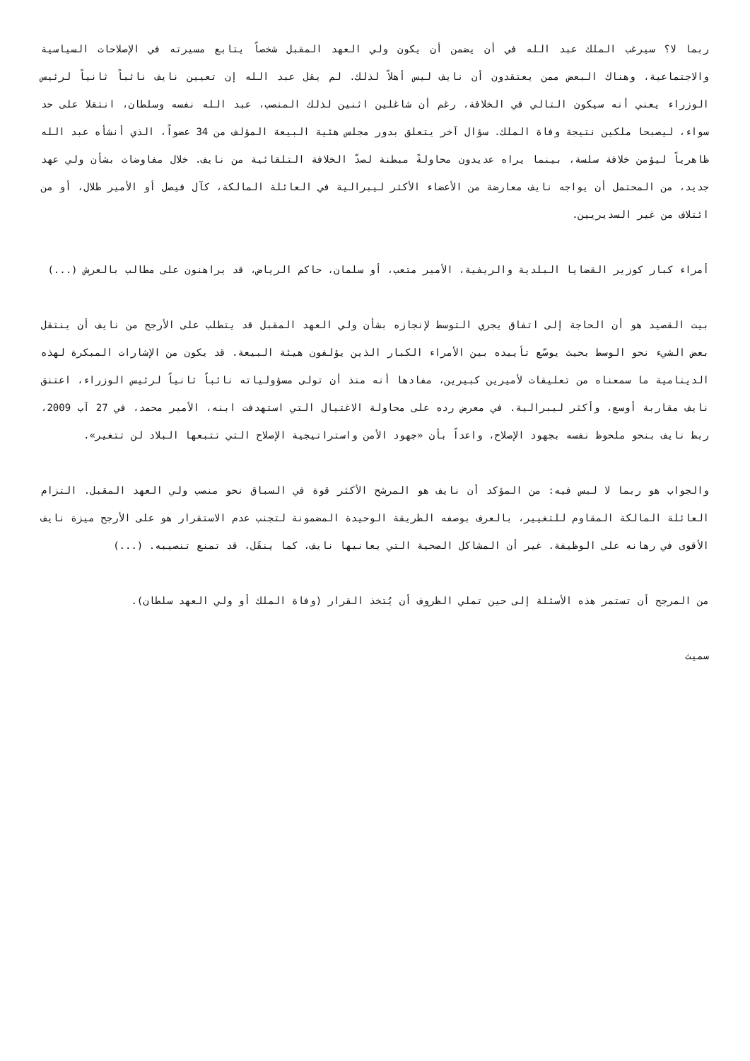ربما لا؟ سيرغب الملك عبد الله في أن يضمن أن يكون ولي العهد المقبل شخصاً يتابع مسيرته في الإصلاحات السياسية والاجتماعية، وهناك البعض ممن يعتقدون أن نايف ليس أهلاً لذلك. لم يقل عبد الله إن تعيين نايف نائباً ثانياً لرئيس الوزراء يعني أنه سيكون التالي في الخلافة، رغم أن شاغلين اثنين لذلك المنصب، عبد الله نفسه وسلطان، انتقلا على حد سواء، ليصبحا ملكين نتيجة وفاة الملك. سؤال آخر يتعلق بدور مجلس هئية البيعة المؤلف من 34 عضواً، الذي أنشأه عبد الله ظاهرياً ليؤمن خلافة سلسة، بينما يراه عديدون محاولةً مبطنة لصدّ الخلافة التلقائية من نايف. خلال مفاوضات بشأن ولي عهد جديد، من المحتمل أن يواجه نايف معارضة من الأعضاء الأكثر ليبرالية في العائلة المالكة، كآل فيصل أو الأمير طلال، أو من ائتلاف من غير السديريين.
أمراء كبار كوزير القضايا البلدية والريفية، الأمير متعب، أو سلمان، حاكم الرياض، قد يراهنون على مطالب بالعرش (...)
بيت القصيد هو أن الحاجة إلى اتفاق يجري التوسط لإنجازه بشأن ولي العهد المقبل قد يتطلب على الأرجح من نايف أن ينتقل بعض الشيء نحو الوسط بحيث يوسّع تأييده بين الأمراء الكبار الذين يؤلفون هيئة البيعة. قد يكون من الإشارات المبكرة لهذه الدينامية ما سمعناه من تعليقات لأميرين كبيرين، مفادها أنه منذ أن تولى مسؤولياته نائباً ثانياً لرئيس الوزراء، اعتنق نايف مقاربة أوسع، وأكثر ليبرالية. في معرض رده على محاولة الاغتيال التي استهدفت ابنه، الأمير محمد، في 27 آب 2009، ربط نايف بنحو ملحوظ نفسه بجهود الإصلاح، واعداً بأن «جهود الأمن واستراتيجية الإصلاح التي تتبعها البلاد لن تتغير».
والجواب هو ربما لا لبس فيه: من المؤكد أن نايف هو المرشح الأكثر قوة في السباق نحو منصب ولي العهد المقبل. التزام العائلة المالكة المقاوم للتغيير، بالعرف بوصفه الطريقة الوحيدة المضمونة لتجنب عدم الاستقرار هو على الأرجح ميزة نايف الأقوى في رهانه على الوظيفة. غير أن المشاكل الصحية التي يعانيها نايف، كما ينقَل، قد تمنع تنصيبه. (...)
من المرجح أن تستمر هذه الأسئلة إلى حين تملي الظروف أن يُتخذ القرار (وفاة الملك أو ولي العهد سلطان).
سميث